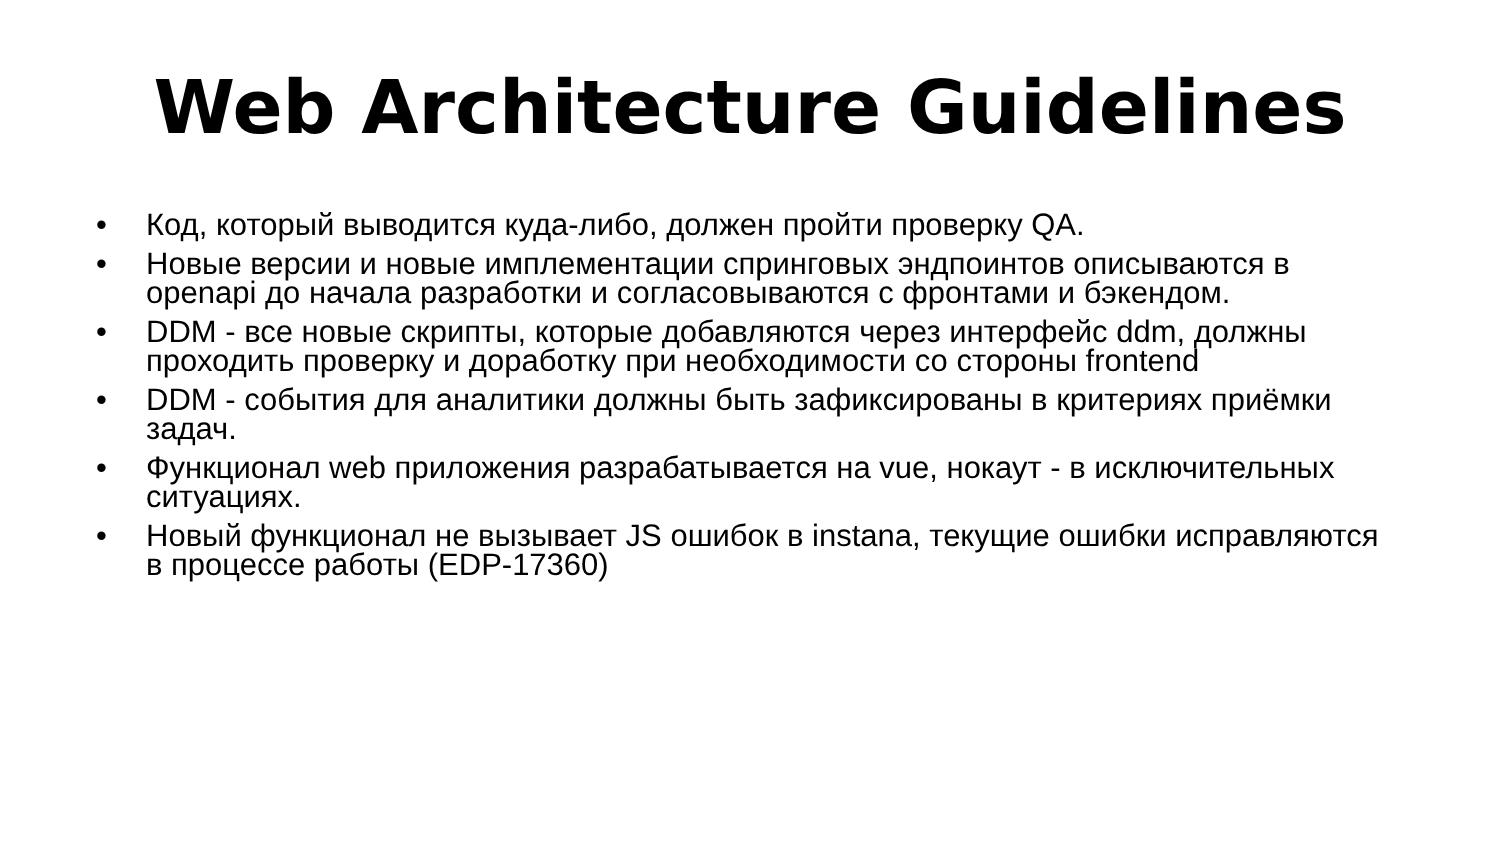Web Architecture Guidelines
• Код, который выводится куда-либо, должен пройти проверку QA.
• Новые версии и новые имплементации спринговых эндпоинтов описываются в openapi до начала разработки и согласовываются с фронтами и бэкендом.
• DDM - все новые скрипты, которые добавляются через интерфейс ddm, должны проходить проверку и доработку при необходимости со стороны frontend
• DDM - события для аналитики должны быть зафиксированы в критериях приёмки задач.
• Функционал web приложения разрабатывается на vue, нокаут - в исключительных ситуациях.
• Новый функционал не вызывает JS ошибок в instana, текущие ошибки исправляются в процессе работы (EDP-17360)